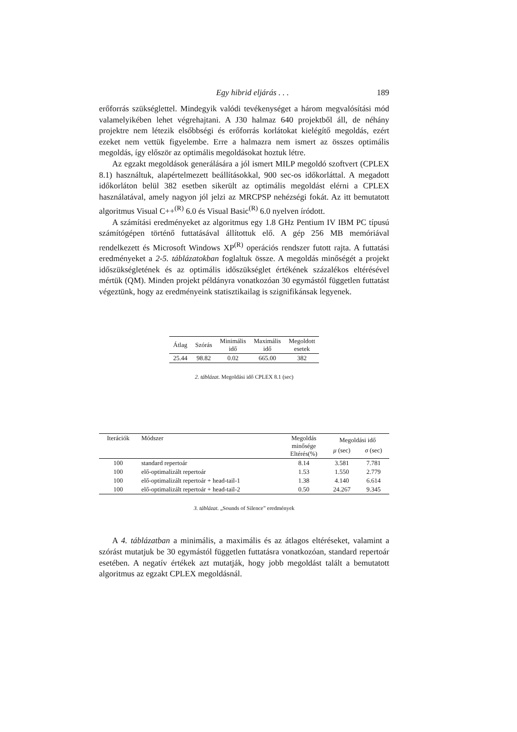Egy hibrid eljárás . . . 189
erőforrás szükséglettel. Mindegyik valódi tevékenységet a három megvalósítási mód valamelyikében lehet végrehajtani. A J30 halmaz 640 projektből áll, de néhány projektre nem létezik elsőbbségi és erőforrás korlátokat kielégítő megoldás, ezért ezeket nem vettük figyelembe. Erre a halmazra nem ismert az összes optimális megoldás, így először az optimális megoldásokat hoztuk létre.
Az egzakt megoldások generálására a jól ismert MILP megoldó szoftvert (CPLEX 8.1) használtuk, alapértelmezett beállításokkal, 900 sec-os időkorláttal. A megadott időkorláton belül 382 esetben sikerült az optimális megoldást elérni a CPLEX használatával, amely nagyon jól jelzi az MRCPSP nehézségi fokát. Az itt bemutatott algoritmus Visual C++<sup>(R)</sup> 6.0 és Visual Basic<sup>(R)</sup> 6.0 nyelven íródott.
A számítási eredményeket az algoritmus egy 1.8 GHz Pentium IV IBM PC típusú számítógépen történő futtatásával állítottuk elő. A gép 256 MB memóriával rendelkezett és Microsoft Windows XP<sup>(R)</sup> operációs rendszer futott rajta. A futtatási eredményeket a 2-5. táblázatokban foglaltuk össze. A megoldás minőségét a projekt időszükségletének és az optimális időszükséglet értékének százalékos eltérésével mértük (QM). Minden projekt példányra vonatkozóan 30 egymástól független futtatást végeztünk, hogy az eredményeink statisztikailag is szignifikánsak legyenek.
| Átlag | Szórás | Minimális idő | Maximális idő | Megoldott esetek |
| --- | --- | --- | --- | --- |
| 25.44 | 98.82 | 0.02 | 665.00 | 382 |
2. táblázat. Megoldási idő CPLEX 8.1 (sec)
| Iterációk | Módszer | Megoldás minősége Eltérés(%) | Megoldási idő | |
| --- | --- | --- | --- | --- |
| | | | μ (sec) | σ (sec) |
| 100 | standard repertoár | 8.14 | 3.581 | 7.781 |
| 100 | elő-optimalizált repertoár | 1.53 | 1.550 | 2.779 |
| 100 | elő-optimalizált repertoár + head-tail-1 | 1.38 | 4.140 | 6.614 |
| 100 | elő-optimalizált repertoár + head-tail-2 | 0.50 | 24.267 | 9.345 |
3. táblázat. „Sounds of Silence” eredmények
A 4. táblázatban a minimális, a maximális és az átlagos eltéréseket, valamint a szórást mutatjuk be 30 egymástól független futtatásra vonatkozóan, standard repertoár esetében. A negatív értékek azt mutatják, hogy jobb megoldást talált a bemutatott algoritmus az egzakt CPLEX megoldásnál.